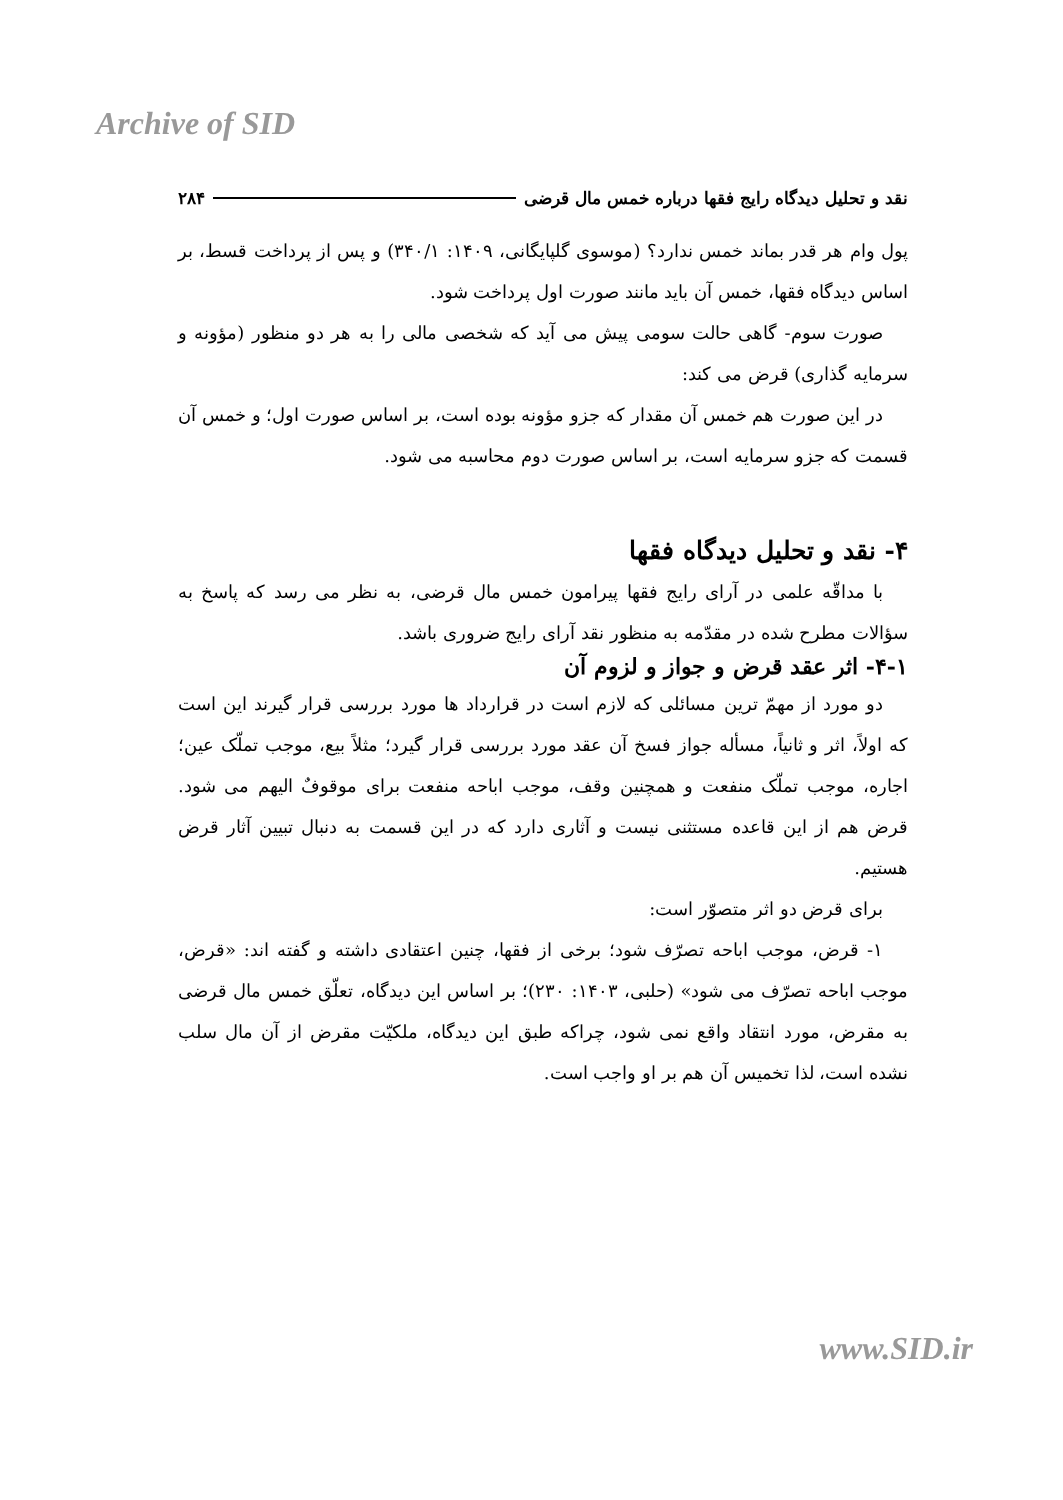Archive of SID
نقد و تحلیل دیدگاه رایج فقها درباره خمس مال قرضی ۲۸۴
پول وام هر قدر بماند خمس ندارد؟ (موسوی گلپایگانی، ۱۴۰۹: ۳۴۰/۱) و پس از پرداخت قسط، بر اساس دیدگاه فقها، خمس آن باید مانند صورت اول پرداخت شود.
صورت سوم- گاهی حالت سومی پیش می آید که شخصی مالی را به هر دو منظور (مؤونه و سرمایه گذاری) قرض می کند:
در این صورت هم خمس آن مقدار که جزو مؤونه بوده است، بر اساس صورت اول؛ و خمس آن قسمت که جزو سرمایه است، بر اساس صورت دوم محاسبه می شود.
۴- نقد و تحلیل دیدگاه فقها
با مداقّه علمی در آرای رایج فقها پیرامون خمس مال قرضی، به نظر می رسد که پاسخ به سؤالات مطرح شده در مقدّمه به منظور نقد آرای رایج ضروری باشد.
۴-۱- اثر عقد قرض و جواز و لزوم آن
دو مورد از مهمّ ترین مسائلی که لازم است در قرارداد ها مورد بررسی قرار گیرند این است که اولاً، اثر و ثانیاً، مسأله جواز فسخ آن عقد مورد بررسی قرار گیرد؛ مثلاً بیع، موجب تملّک عین؛ اجاره، موجب تملّک منفعت و همچنین وقف، موجب اباحه منفعت برای موقوفٌ الیهم می شود. قرض هم از این قاعده مستثنی نیست و آثاری دارد که در این قسمت به دنبال تبیین آثار قرض هستیم.
برای قرض دو اثر متصوّر است:
۱- قرض، موجب اباحه تصرّف شود؛ برخی از فقها، چنین اعتقادی داشته و گفته اند: «قرض، موجب اباحه تصرّف می شود» (حلبی، ۱۴۰۳: ۲۳۰)؛ بر اساس این دیدگاه، تعلّق خمس مال قرضی به مقرض، مورد انتقاد واقع نمی شود، چراکه طبق این دیدگاه، ملکیّت مقرض از آن مال سلب نشده است، لذا تخمیس آن هم بر او واجب است.
www.SID.ir